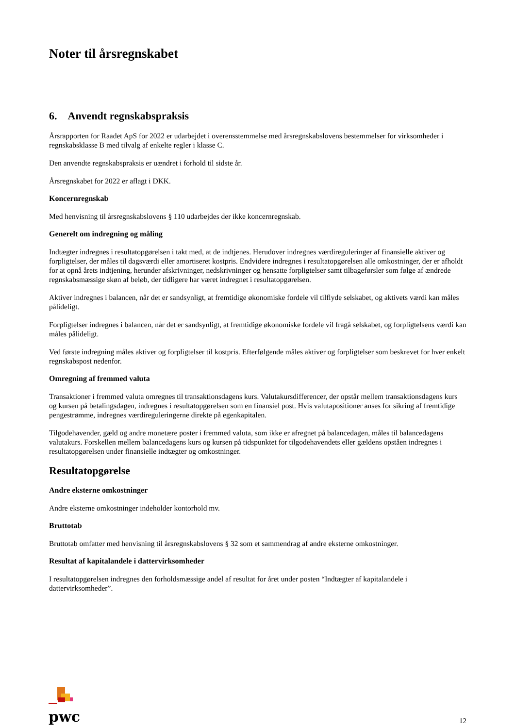Noter til årsregnskabet
6. Anvendt regnskabspraksis
Årsrapporten for Raadet ApS for 2022 er udarbejdet i overensstemmelse med årsregnskabslovens bestemmelser for virksomheder i regnskabsklasse B med tilvalg af enkelte regler i klasse C.
Den anvendte regnskabspraksis er uændret i forhold til sidste år.
Årsregnskabet for 2022 er aflagt i DKK.
Koncernregnskab
Med henvisning til årsregnskabslovens § 110 udarbejdes der ikke koncernregnskab.
Generelt om indregning og måling
Indtægter indregnes i resultatopgørelsen i takt med, at de indtjenes. Herudover indregnes værdireguleringer af finansielle aktiver og forpligtelser, der måles til dagsværdi eller amortiseret kostpris. Endvidere indregnes i resultatopgørelsen alle omkostninger, der er afholdt for at opnå årets indtjening, herunder afskrivninger, nedskrivninger og hensatte forpligtelser samt tilbageførsler som følge af ændrede regnskabsmæssige skøn af beløb, der tidligere har været indregnet i resultatopgørelsen.
Aktiver indregnes i balancen, når det er sandsynligt, at fremtidige økonomiske fordele vil tilflyde selskabet, og aktivets værdi kan måles pålideligt.
Forpligtelser indregnes i balancen, når det er sandsynligt, at fremtidige økonomiske fordele vil fragå selskabet, og forpligtelsens værdi kan måles pålideligt.
Ved første indregning måles aktiver og forpligtelser til kostpris. Efterfølgende måles aktiver og forpligtelser som beskrevet for hver enkelt regnskabspost nedenfor.
Omregning af fremmed valuta
Transaktioner i fremmed valuta omregnes til transaktionsdagens kurs. Valutakursdifferencer, der opstår mellem transaktionsdagens kurs og kursen på betalingsdagen, indregnes i resultatopgørelsen som en finansiel post. Hvis valutapositioner anses for sikring af fremtidige pengestrømme, indregnes værdireguleringerne direkte på egenkapitalen.
Tilgodehavender, gæld og andre monetære poster i fremmed valuta, som ikke er afregnet på balancedagen, måles til balancedagens valutakurs. Forskellen mellem balancedagens kurs og kursen på tidspunktet for tilgodehavendets eller gældens opståen indregnes i resultatopgørelsen under finansielle indtægter og omkostninger.
Resultatopgørelse
Andre eksterne omkostninger
Andre eksterne omkostninger indeholder kontorhold mv.
Bruttotab
Bruttotab omfatter med henvisning til årsregnskabslovens § 32 som et sammendrag af andre eksterne omkostninger.
Resultat af kapitalandele i dattervirksomheder
I resultatopgørelsen indregnes den forholdsmæssige andel af resultat for året under posten “Indtægter af kapitalandele i dattervirksomheder”.
pwc
12